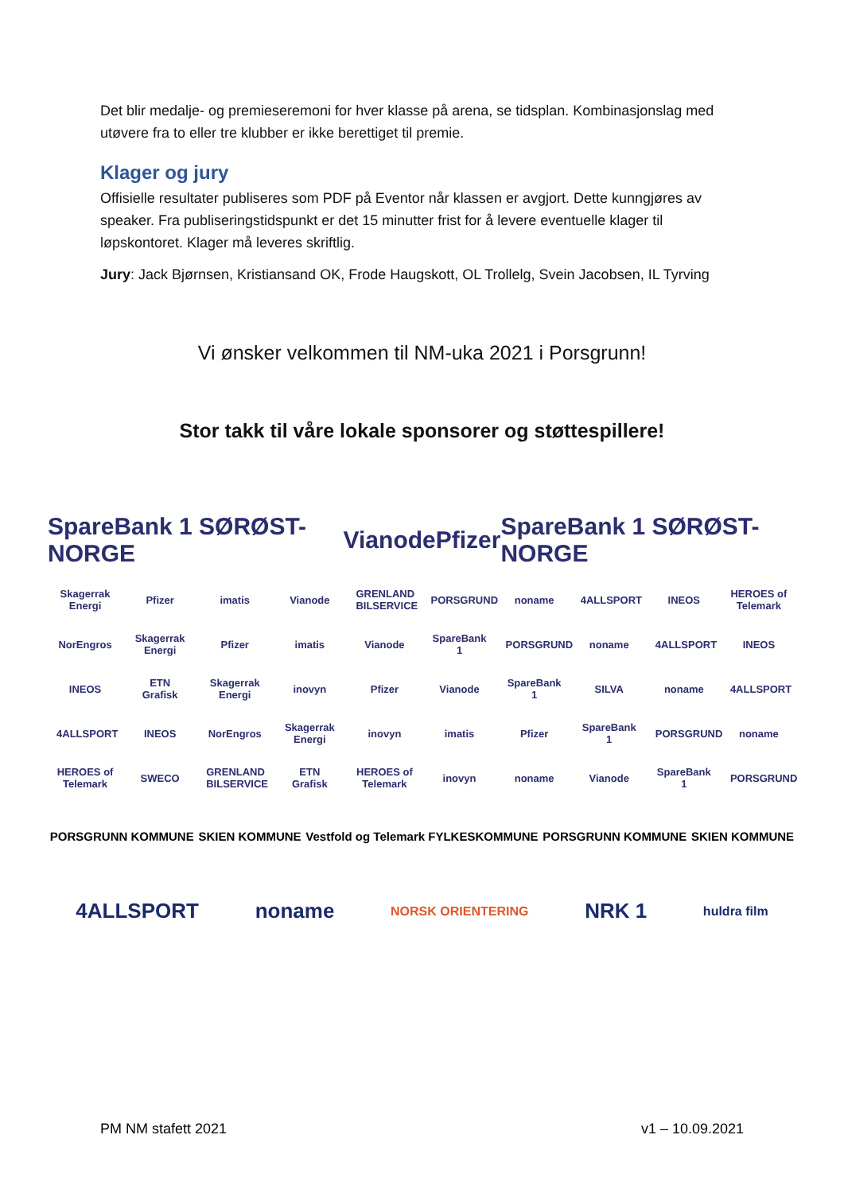Det blir medalje- og premieseremoni for hver klasse på arena, se tidsplan. Kombinasjonslag med utøvere fra to eller tre klubber er ikke berettiget til premie.
Klager og jury
Offisielle resultater publiseres som PDF på Eventor når klassen er avgjort. Dette kunngjøres av speaker. Fra publiseringstidspunkt er det 15 minutter frist for å levere eventuelle klager til løpskontoret. Klager må leveres skriftlig.
Jury: Jack Bjørnsen, Kristiansand OK, Frode Haugskott, OL Trollelg, Svein Jacobsen, IL Tyrving
Vi ønsker velkommen til NM-uka 2021 i Porsgrunn!
Stor takk til våre lokale sponsorer og støttespillere!
SpareBank 1 SØRØST-NORGE Vianode Pfizer SpareBank 1 SØRØST-NORGE
Skagerrak Energi Pfizer imatis Vianode GRENLAND BILSERVICE PORSGRUND noname 4ALLSPORT INEOS HEROES of Telemark
NorEngros Skagerrak Energi Pfizer imatis Vianode SpareBank 1 PORSGRUND noname 4ALLSPORT INEOS
INEOS ETN Grafisk Skagerrak Energi inovyn Pfizer Vianode SpareBank 1 SILVA noname 4ALLSPORT
4ALLSPORT INEOS NorEngros Skagerrak Energi inovyn imatis Pfizer SpareBank 1 PORSGRUND noname
HEROES of Telemark SWECO GRENLAND BILSERVICE ETN Grafisk HEROES of Telemark inovyn noname Vianode SpareBank 1 PORSGRUND
PORSGRUNN KOMMUNE SKIEN KOMMUNE Vestfold og Telemark FYLKESKOMMUNE PORSGRUNN KOMMUNE SKIEN KOMMUNE
4ALLSPORT noname NORSK ORIENTERING NRK 1 huldra film
PM NM stafett 2021 v1 – 10.09.2021